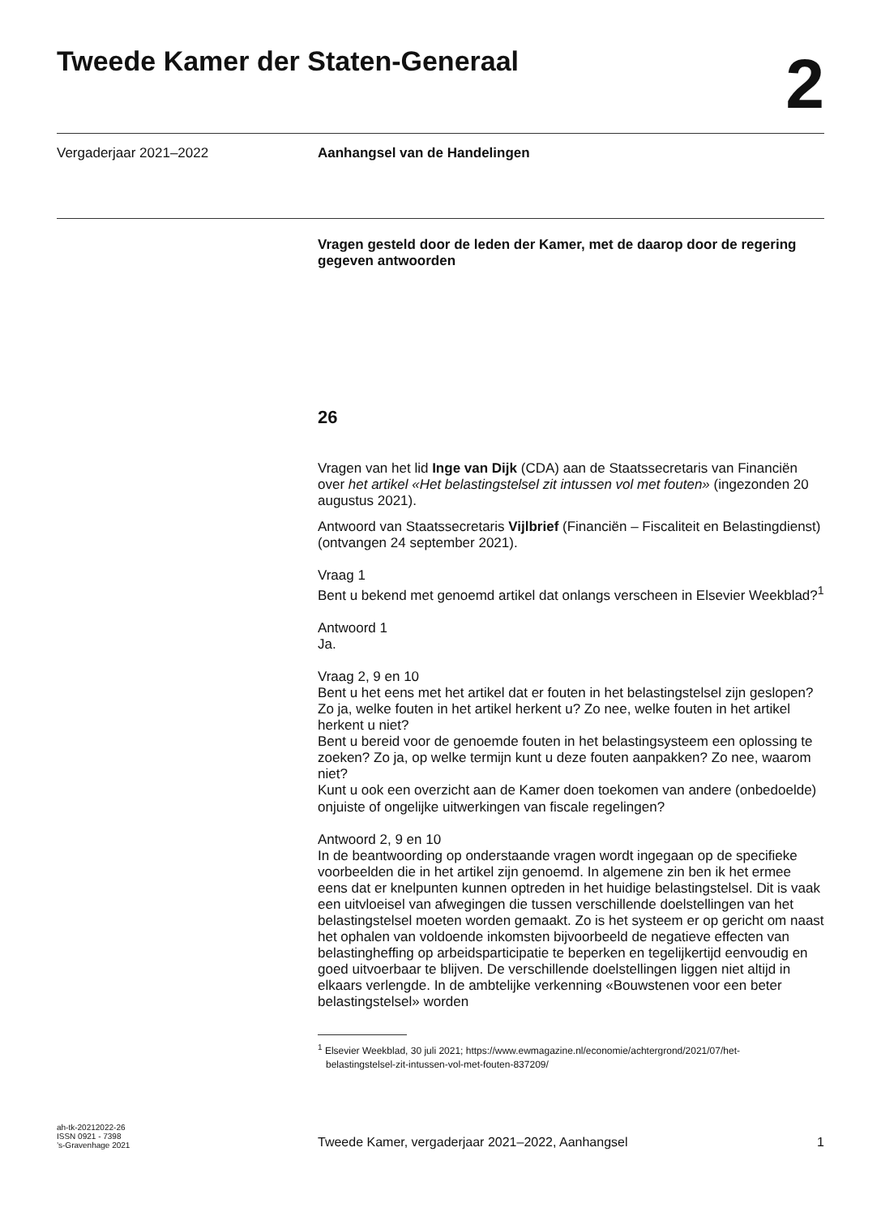Tweede Kamer der Staten-Generaal
2
Vergaderjaar 2021–2022
Aanhangsel van de Handelingen
Vragen gesteld door de leden der Kamer, met de daarop door de regering gegeven antwoorden
26
Vragen van het lid Inge van Dijk (CDA) aan de Staatssecretaris van Financiën over het artikel «Het belastingstelsel zit intussen vol met fouten» (ingezonden 20 augustus 2021).
Antwoord van Staatssecretaris Vijlbrief (Financiën – Fiscaliteit en Belastingdienst) (ontvangen 24 september 2021).
Vraag 1
Bent u bekend met genoemd artikel dat onlangs verscheen in Elsevier Weekblad?<sup>1</sup>
Antwoord 1
Ja.
Vraag 2, 9 en 10
Bent u het eens met het artikel dat er fouten in het belastingstelsel zijn geslopen? Zo ja, welke fouten in het artikel herkent u? Zo nee, welke fouten in het artikel herkent u niet?
Bent u bereid voor de genoemde fouten in het belastingsysteem een oplossing te zoeken? Zo ja, op welke termijn kunt u deze fouten aanpakken? Zo nee, waarom niet?
Kunt u ook een overzicht aan de Kamer doen toekomen van andere (onbedoelde) onjuiste of ongelijke uitwerkingen van fiscale regelingen?
Antwoord 2, 9 en 10
In de beantwoording op onderstaande vragen wordt ingegaan op de specifieke voorbeelden die in het artikel zijn genoemd. In algemene zin ben ik het ermee eens dat er knelpunten kunnen optreden in het huidige belastingstelsel. Dit is vaak een uitvloeisel van afwegingen die tussen verschillende doelstellingen van het belastingstelsel moeten worden gemaakt. Zo is het systeem er op gericht om naast het ophalen van voldoende inkomsten bijvoorbeeld de negatieve effecten van belastingheffing op arbeidsparticipatie te beperken en tegelijkertijd eenvoudig en goed uitvoerbaar te blijven. De verschillende doelstellingen liggen niet altijd in elkaars verlengde. In de ambtelijke verkenning «Bouwstenen voor een beter belastingstelsel» worden
<sup>1</sup> Elsevier Weekblad, 30 juli 2021; https://www.ewmagazine.nl/economie/achtergrond/2021/07/het-
belastingstelsel-zit-intussen-vol-met-fouten-837209/
ah-tk-20212022-26
ISSN 0921 - 7398
’s-Gravenhage 2021
Tweede Kamer, vergaderjaar 2021–2022, Aanhangsel
1